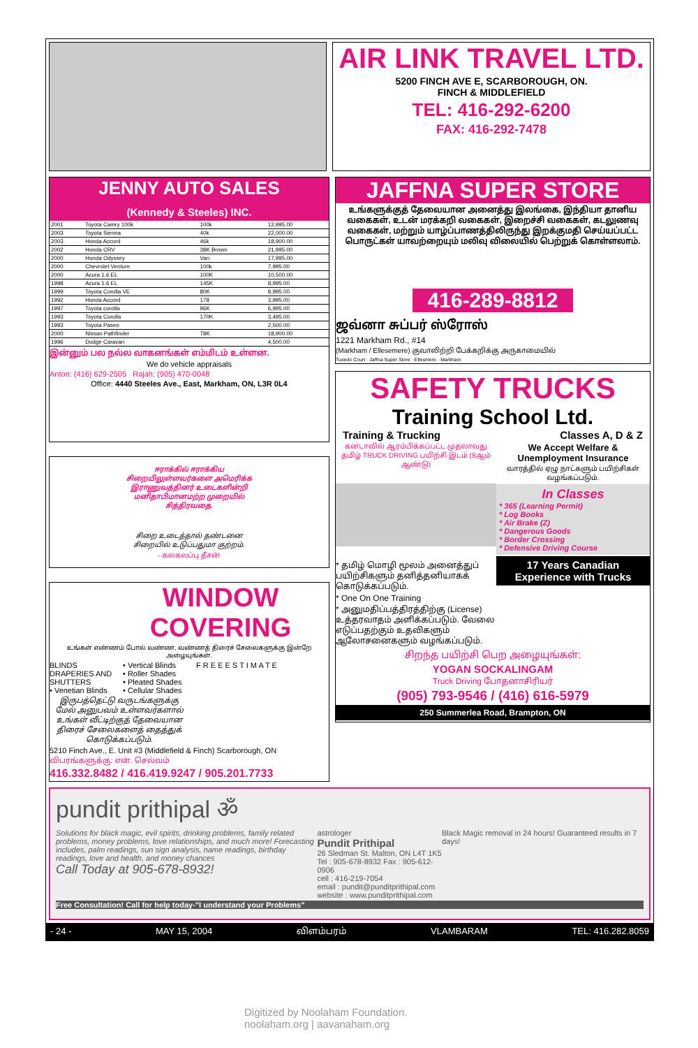AIR LINK TRAVEL LTD.
5200 FINCH AVE E, SCARBOROUGH, ON.
FINCH & MIDDLEFIELD
TEL: 416-292-6200
FAX: 416-292-7478
JENNY AUTO SALES
(Kennedy & Steeles) INC.
| 2001 | Toyota Camry 100k | 100k | 12,995.00 |
| 2003 | Toyota Sienna | 40k | 22,000.00 |
| 2003 | Honda Accord | 46k | 18,900.00 |
| 2002 | Honda CRV | 38K Brown | 21,995.00 |
| 2000 | Honda Odyssey | Van | 17,995.00 |
| 2000 | Chevrolet Venture | 100k | 7,995.00 |
| 2000 | Acura 1.6 EL | 100K | 10,500.00 |
| 1998 | Acura 1.6 EL | 145K | 8,995.00 |
| 1999 | Toyota Corolla VE | 80K | 8,995.00 |
| 1992 | Honda Accord | 178 | 3,995.00 |
| 1997 | Toyota corolla | 96K | 6,995.00 |
| 1993 | Toyota Corolla | 170K | 3,495.00 |
| 1993 | Toyota Paseo | | 2,500.00 |
| 2000 | Nissan Pathfinder | 78K | 18,900.00 |
| 1996 | Dodge Caravan | | 4,500.00 |
இன்னும் பல நல்ல வாகனங்கள் எம்மிடம் உள்ளன.
We do vehicle appraisals
Anton: (416) 629-2505 Rajah: (905) 470-0048
Office: 4440 Steeles Ave., East, Markham, ON, L3R 0L4
ஈராக்கில் ஈராக்கிய சிறையிலுள்ளவர்களை அமெரிக்க இராணுவத்தினர் உடைகளின்றி மனிதாபிமானமற்ற முறையில் சித்திரவதை.
சிறை உடைத்தால் தண்டனை
சிறையில் உடுப்பதுமா குற்றம்.
- கலகலப்பு தீசன்
WINDOW
COVERING
உங்கள் எண்ணம் போல் வண்ண, வண்ணத் திரைச் சேலைகளுக்கு இன்றே அழையுங்கள்.
BLINDS DRAPERIES AND SHUTTERS
• Venetian Blinds
• Vertical Blinds
• Roller Shades
• Pleated Shades
• Cellular Shades
F R E E E S T I M A T E
இருபத்தெட்டு வருடங்களுக்கு மேல் அனுபவம் உள்ளவர்களால் உங்கள் வீட்டிற்குத் தேவையான திரைச் சேலைகளைத் தைத்துக் கொடுக்கப்படும்.
5210 Finch Ave., E. Unit #3 (Middlefield & Finch) Scarborough, ON
விபரங்களுக்கு: என். செல்வம்
416.332.8482 / 416.419.9247 / 905.201.7733
JAFFNA SUPER STORE
உங்களுக்குத் தேவையான அனைத்து இலங்கை, இந்தியா தானிய வகைகள், உடன் மரக்கறி வகைகள், இறைச்சி வகைகள், கடலுணவு வகைகள், மற்றும் யாழ்ப்பாணத்திலிருந்து இறக்குமதி செய்யப்பட்ட பொருட்கள் யாவற்றையும் மலிவு விலையில் பெற்றுக் கொள்ளலாம்.
416-289-8812
ஜவ்னா சுப்பர் ஸ்ரோஸ்
1221 Markham Rd., #14
(Markham / Ellesemere) குவாலிற்றி பேக்கறிக்கு அருகாமையில்
Tuxedo Court · Jaffna Super Store · Ellesmere · Markham
SAFETY TRUCKS
Training School Ltd.
Training & Trucking Classes A, D & Z
கனடாவில் ஆரம்பிக்கப்பட்ட முதலாவது தமிழ் TRUCK DRIVING பயிற்சி இடம் (9ஆம் ஆண்டு)
* தமிழ் மொழி மூலம் அனைத்துப் பயிற்சிகளும் தனித்தனியாகக் கொடுக்கப்படும்.
* One On One Training
* அனுமதிப்பத்திரத்திற்கு (License) உத்தரவாதம் அளிக்கப்படும். வேலை எடுப்பதற்கும் உதவிகளும் ஆலோசனைகளும் வழங்கப்படும்.
We Accept Welfare & Unemployment Insurance
வாரத்தில் ஏழு நாட்களும் பயிற்சிகள் வழங்கப்படும்.
In Classes
* 365 (Learning Permit)
* Log Books
* Air Brake (Z)
* Dangerous Goods
* Border Crossing
* Defensive Driving Course
17 Years Canadian Experience with Trucks
சிறந்த பயிற்சி பெற அழையுங்கள்:
YOGAN SOCKALINGAM
Truck Driving போதனாசிரியர்
(905) 793-9546 / (416) 616-5979
250 Summerlea Road, Brampton, ON
pundit prithipal ॐ
Solutions for black magic, evil spirits, drinking problems, family related problems, money problems, love relationships, and much more! Forecasting includes, palm readings, sun sign analysis, name readings, birthday readings, love and health, and money chances
Call Today at 905-678-8932!
astrologer
Pundit Prithipal
26 Sledman St. Malton, ON L4T 1K5
Tel : 905-678-8932 Fax : 905-612-0906
cell : 416-219-7054
email : pundit@punditprithipal.com
website : www.punditprithipal.com
Black Magic removal in 24 hours! Guaranteed results in 7 days!
Free Consultation! Call for help today-"I understand your Problems"
- 24 - MAY 15, 2004 விளம்பரம் VLAMBARAM TEL: 416.282.8059
Digitized by Noolaham Foundation.
noolaham.org | aavanaham.org